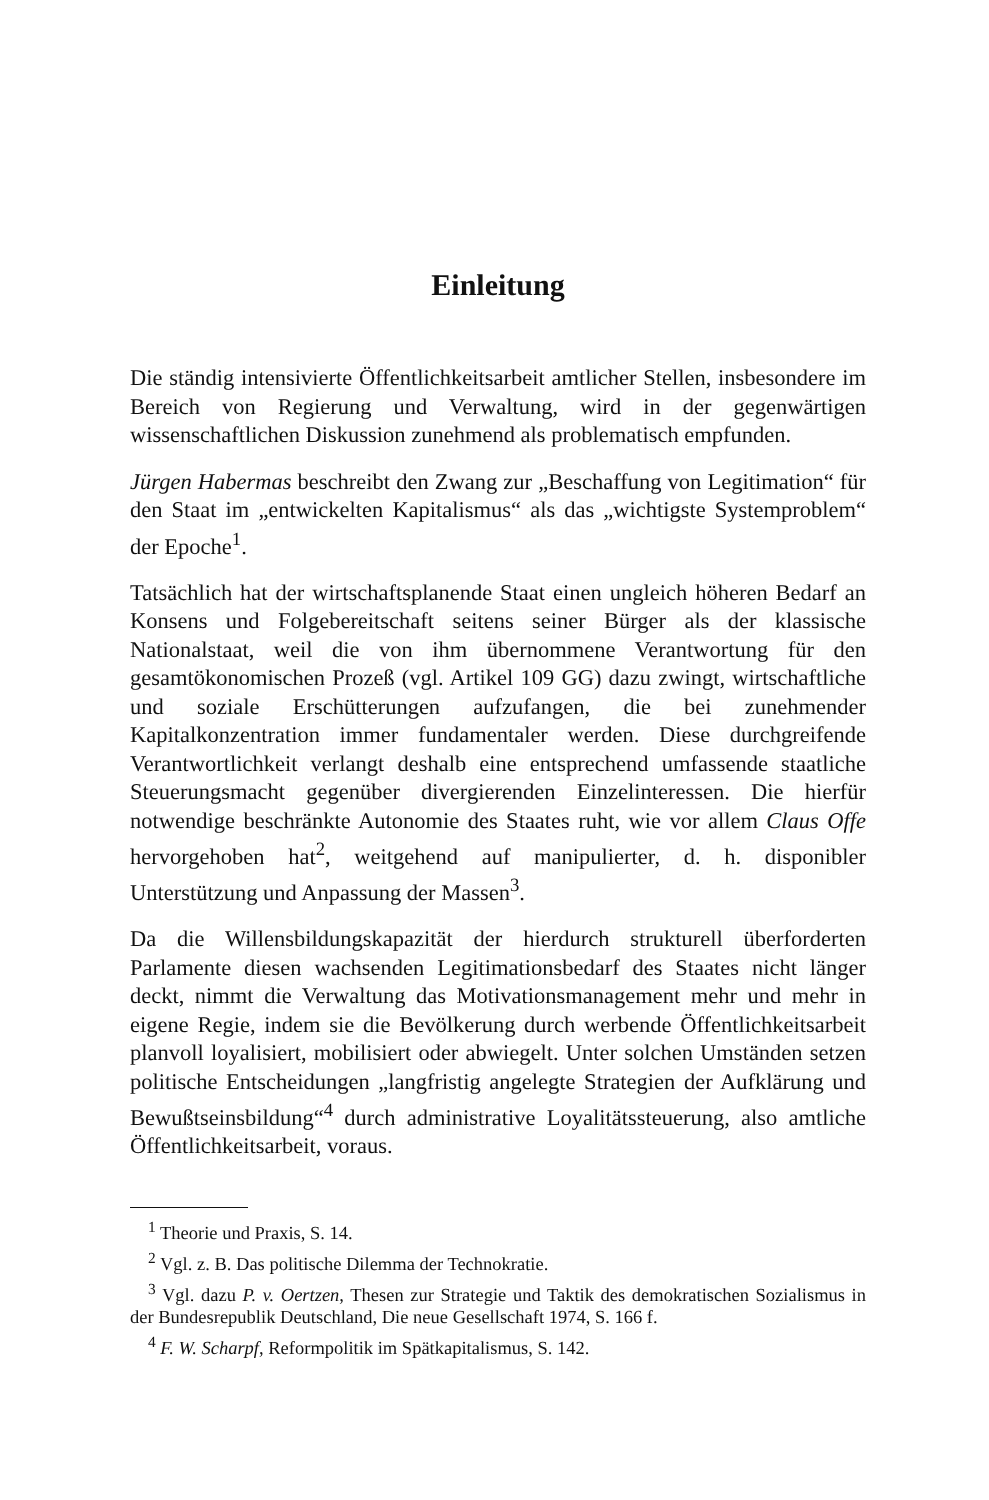Einleitung
Die ständig intensivierte Öffentlichkeitsarbeit amtlicher Stellen, insbesondere im Bereich von Regierung und Verwaltung, wird in der gegenwärtigen wissenschaftlichen Diskussion zunehmend als problematisch empfunden.
Jürgen Habermas beschreibt den Zwang zur „Beschaffung von Legitimation“ für den Staat im „entwickelten Kapitalismus“ als das „wichtigste Systemproblem“ der Epoche<sup>1</sup>.
Tatsächlich hat der wirtschaftsplanende Staat einen ungleich höheren Bedarf an Konsens und Folgebereitschaft seitens seiner Bürger als der klassische Nationalstaat, weil die von ihm übernommene Verantwortung für den gesamtökonomischen Prozeß (vgl. Artikel 109 GG) dazu zwingt, wirtschaftliche und soziale Erschütterungen aufzufangen, die bei zunehmender Kapitalkonzentration immer fundamentaler werden. Diese durchgreifende Verantwortlichkeit verlangt deshalb eine entsprechend umfassende staatliche Steuerungsmacht gegenüber divergierenden Einzelinteressen. Die hierfür notwendige beschränkte Autonomie des Staates ruht, wie vor allem Claus Offe hervorgehoben hat<sup>2</sup>, weitgehend auf manipulierter, d. h. disponibler Unterstützung und Anpassung der Massen<sup>3</sup>.
Da die Willensbildungskapazität der hierdurch strukturell überforderten Parlamente diesen wachsenden Legitimationsbedarf des Staates nicht länger deckt, nimmt die Verwaltung das Motivationsmanagement mehr und mehr in eigene Regie, indem sie die Bevölkerung durch werbende Öffentlichkeitsarbeit planvoll loyalisiert, mobilisiert oder abwiegelt. Unter solchen Umständen setzen politische Entscheidungen „langfristig angelegte Strategien der Aufklärung und Bewußtseinsbildung“<sup>4</sup> durch administrative Loyalitätssteuerung, also amtliche Öffentlichkeitsarbeit, voraus.
<sup>1</sup> Theorie und Praxis, S. 14.
<sup>2</sup> Vgl. z. B. Das politische Dilemma der Technokratie.
<sup>3</sup> Vgl. dazu P. v. Oertzen, Thesen zur Strategie und Taktik des demokratischen Sozialismus in der Bundesrepublik Deutschland, Die neue Gesellschaft 1974, S. 166 f.
<sup>4</sup> F. W. Scharpf, Reformpolitik im Spätkapitalismus, S. 142.